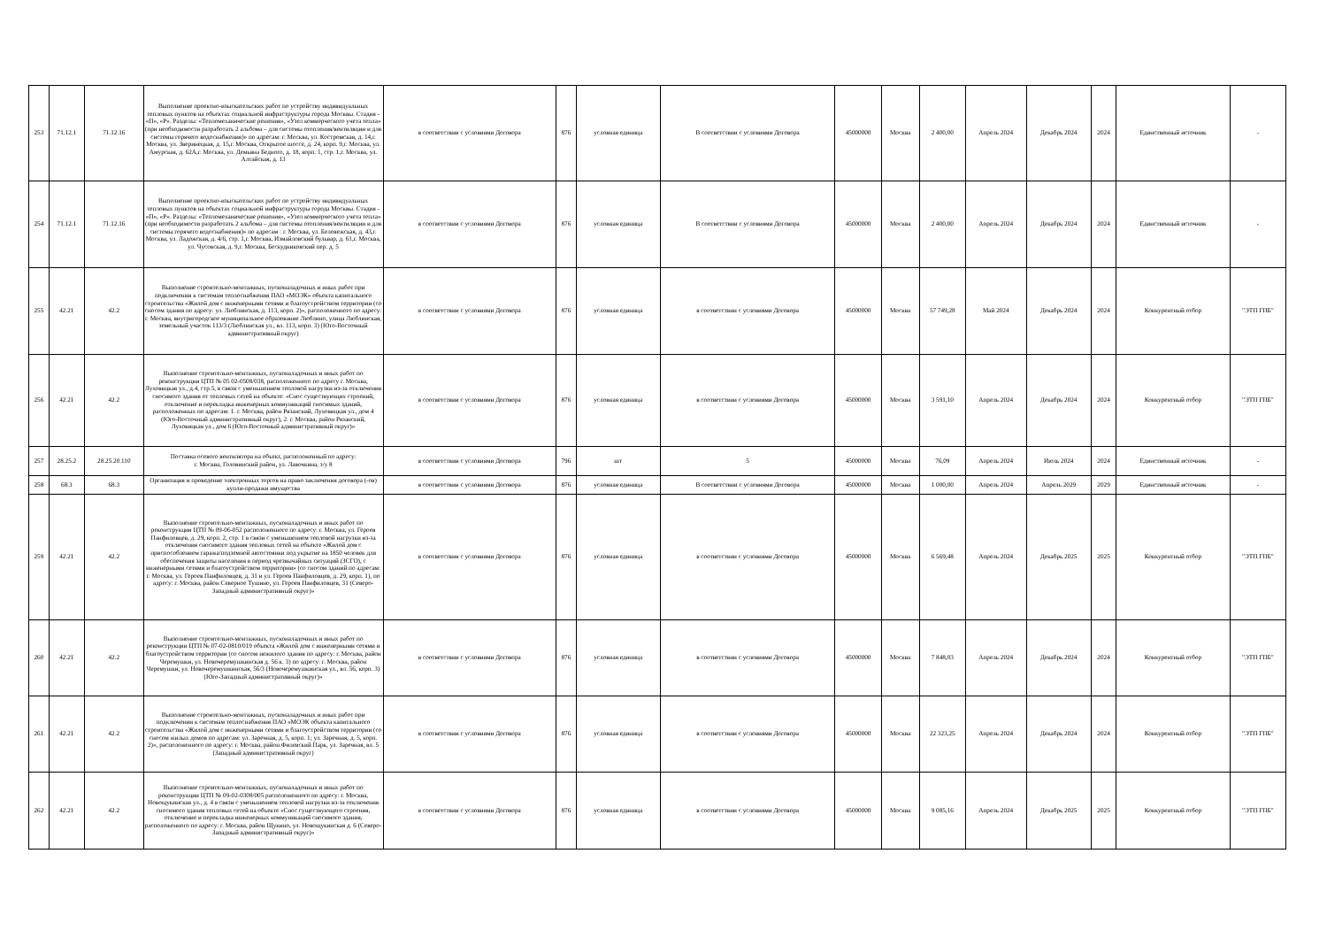| 253 | 71.12.1 | 71.12.16 | Выполнение проектно-изыскательских работ по устройству индивидуальных тепловых пунктов на объектах социальной инфраструктуры города Москвы. Стадия - «П», «Р». Разделы: «Тепломеханические решения», «Узел коммерческого учета тепла» (при необходимости разработать 2 альбома – для системы отопления/вентиляции и для системы горячего водоснабжения)» по адресам: г. Москва, ул. Костромская, д. 14,г. Москва, ул. Зверинецкая, д. 15,г. Москва, Открытое шоссе, д. 24, корп. 9,г. Москва, ул. Амурская, д. 62А,г. Москва, ул. Демьяна Бедного, д. 18, корп. 1, стр. 1,г. Москва, ул. Алтайская, д. 13 | в соответствии с условиями Договора | 876 | условная единица | В соответствии с условиями Договора | 45000000 | Москва | 2 400,00 | Апрель 2024 | Декабрь 2024 | 2024 | Единственный источник | - |
| 254 | 71.12.1 | 71.12.16 | Выполнение проектно-изыскательских работ по устройству индивидуальных тепловых пунктов на объектах социальной инфраструктуры города Москвы. Стадия - «П», «Р». Разделы: «Тепломеханические решения», «Узел коммерческого учета тепла» (при необходимости разработать 2 альбома – для системы отопления/вентиляции и для системы горячего водоснабжения)» по адресам : г. Москва, ул. Беловежская, д. 43,г. Москва, ул. Ладожская, д. 4/6, стр. 1,г. Москва, Измайловский бульвар, д. 61,г. Москва, ул. Чусовская, д. 9,г. Москва, Бескудниковский пер. д. 5 | в соответствии с условиями Договора | 876 | условная единица | В соответствии с условиями Договора | 45000000 | Москва | 2 400,00 | Апрель 2024 | Декабрь 2024 | 2024 | Единственный источник | - |
| 255 | 42.21 | 42.2 | Выполнение строительно-монтажных, пусконаладочных и иных работ при подключении к системам теплоснабжения ПАО «МОЭК» объекта капитального строительства «Жилой дом с инженерными сетями и благоустройством территории (со сносом здания по адресу: ул. Люблинская, д. 113, корп. 2)», расположенного по адресу: г. Москва, внутригородское муниципальное образование Люблино, улица Люблинская, земельный участок 113/3 (Люблинская ул., вл. 113, корп. 3) (Юго-Восточный административный округ) | в соответствии с условиями Договора | 876 | условная единица | в соответствии с условиями Договора | 45000000 | Москва | 57 749,28 | Май 2024 | Декабрь 2024 | 2024 | Конкурентный отбор | "ЭТП ГПБ" |
| 256 | 42.21 | 42.2 | Выполнение строительно-монтажных, пусконаладочных и иных работ по реконструкции ЦТП № 05 02-0508/038, расположенного по адресу г. Москва, Луховицкая ул., д.4, стр.5, в связи с уменьшением тепловой нагрузки из-за отключения сносимого здания от тепловых сетей на объекте: «Снос существующих строений, отключение и перекладка инженерных коммуникаций сносимых зданий, расположенных по адресам: 1. г. Москва, район Рязанский, Луховицкая ул., дом 4 (Юго-Восточный административный округ), 2. г. Москва, район Рязанский, Луховицкая ул., дом 6 (Юго-Восточный административный округ)» | в соответствии с условиями Договора | 876 | условная единица | в соответствии с условиями Договора | 45000000 | Москва | 3 591,10 | Апрель 2024 | Декабрь 2024 | 2024 | Конкурентный отбор | "ЭТП ГПБ" |
| 257 | 28.25.2 | 28.25.20.110 | Поставка осевого вентилятора на объект, расположенный по адресу: г. Москва, Головинский район, ул. Лавочкина, з/у 8 | в соответствии с условиями Договора | 796 | шт | 5 | 45000000 | Москва | 76,09 | Апрель 2024 | Июль 2024 | 2024 | Единственный источник | - |
| 258 | 68.3 | 68.3 | Организация и проведение электронных торгов на право заключения договора (-ов) купли-продажи имущества | в соответствии с условиями Договора | 876 | условная единица | В соответствии с условиями Договора | 45000000 | Москва | 1 000,00 | Апрель 2024 | Апрель 2029 | 2029 | Единственный источник | - |
| 259 | 42.21 | 42.2 | Выполнение строительно-монтажных, пусконаладочных и иных работ по реконструкции ЦТП № 09-06-052 расположенного по адресу: г. Москва, ул. Героев Панфиловцев, д. 29, корп. 2, стр. 1 в связи с уменьшением тепловой нагрузки из-за отключения сносимого здания тепловых сетей на объекте «Жилой дом с приспособлением гаража/подземной автостоянки под укрытие на 1850 человек для обеспечения защиты населения в период чрезвычайных ситуаций (ЗСГО), с инженерными сетями и благоустройством территории» (со сносом зданий по адресам: г. Москва, ул. Героев Панфиловцев, д. 31 и ул. Героев Панфиловцев, д. 29, корп. 1), по адресу: г. Москва, район Северное Тушино, ул. Героев Панфиловцев, 31 (Северо-Западный административный округ)» | в соответствии с условиями Договора | 876 | условная единица | в соответствии с условиями Договора | 45000000 | Москва | 6 569,48 | Апрель 2024 | Декабрь 2025 | 2025 | Конкурентный отбор | "ЭТП ГПБ" |
| 260 | 42.21 | 42.2 | Выполнение строительно-монтажных, пусконаладочных и иных работ по реконструкции ЦТП № 07-02-0810/019 объекта «Жилой дом с инженерными сетями и благоустройством территории (со сносом нежилого здания по адресу: г. Москва, район Черемушки, ул. Новочеремушкинская д. 56 к. 3) по адресу: г. Москва, район Черемушки, ул. Новочеремушкинская, 56/3 (Новочеремушкинская ул., вл. 56, корп. 3) (Юго-Западный административный округ)» | в соответствии с условиями Договора | 876 | условная единица | в соответствии с условиями Договора | 45000000 | Москва | 7 848,03 | Апрель 2024 | Декабрь 2024 | 2024 | Конкурентный отбор | "ЭТП ГПБ" |
| 261 | 42.21 | 42.2 | Выполнение строительно-монтажных, пусконаладочных и иных работ при подключении к системам теплоснабжения ПАО «МОЭК объекта капитального строительства «Жилой дом с инженерными сетями и благоустройством территории (со сносом жилых домов по адресам: ул. Заречная, д. 5, корп. 1; ул. Заречная, д. 5, корп. 2)», расположенного по адресу: г. Москва, район Филевский Парк, ул. Заречная, вл. 5 (Западный административный округ) | в соответствии с условиями Договора | 876 | условная единица | в соответствии с условиями Договора | 45000000 | Москва | 22 323,25 | Апрель 2024 | Декабрь 2024 | 2024 | Конкурентный отбор | "ЭТП ГПБ" |
| 262 | 42.21 | 42.2 | Выполнение строительно-монтажных, пусконаладочных и иных работ по реконструкции ЦТП № 09-02-0308/005 расположенного по адресу: г. Москва, Новощукинская ул., д. 4 в связи с уменьшением тепловой нагрузки из-за отключения сносимого здания тепловых сетей на объекте «Снос существующего строения, отключение и перекладка инженерных коммуникаций сносимого здания, расположенного по адресу: г. Москва, район Щукино, ул. Новощукинская д. 6 (Северо-Западный административный округ)» | в соответствии с условиями Договора | 876 | условная единица | в соответствии с условиями Договора | 45000000 | Москва | 9 085,16 | Апрель 2024 | Декабрь 2025 | 2025 | Конкурентный отбор | "ЭТП ГПБ" |